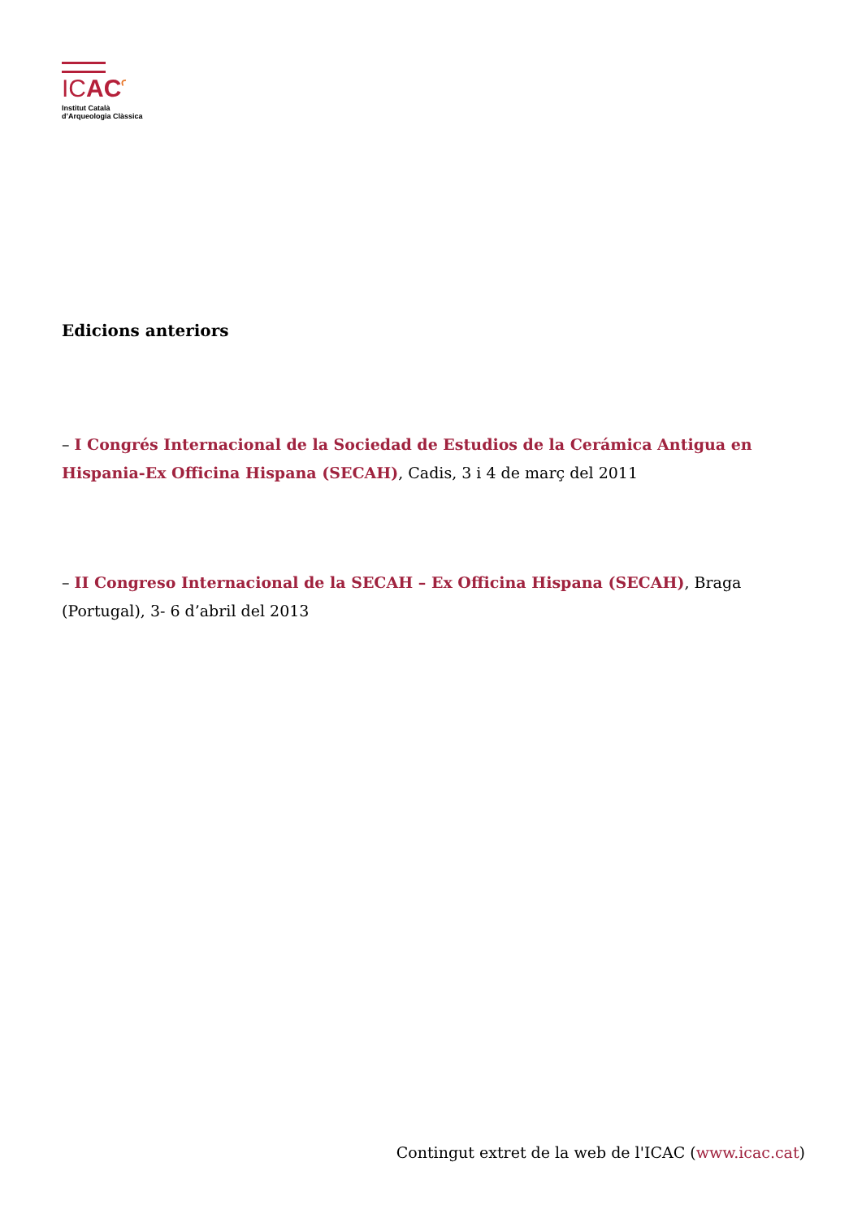ICACꜥ
Institut Català
d’Arqueologia Clàssica
Edicions anteriors
– I Congrés Internacional de la Sociedad de Estudios de la Cerámica Antigua en Hispania-Ex Officina Hispana (SECAH), Cadis, 3 i 4 de març del 2011
– II Congreso Internacional de la SECAH – Ex Officina Hispana (SECAH), Braga (Portugal), 3- 6 d’abril del 2013
Contingut extret de la web de l'ICAC (www.icac.cat)